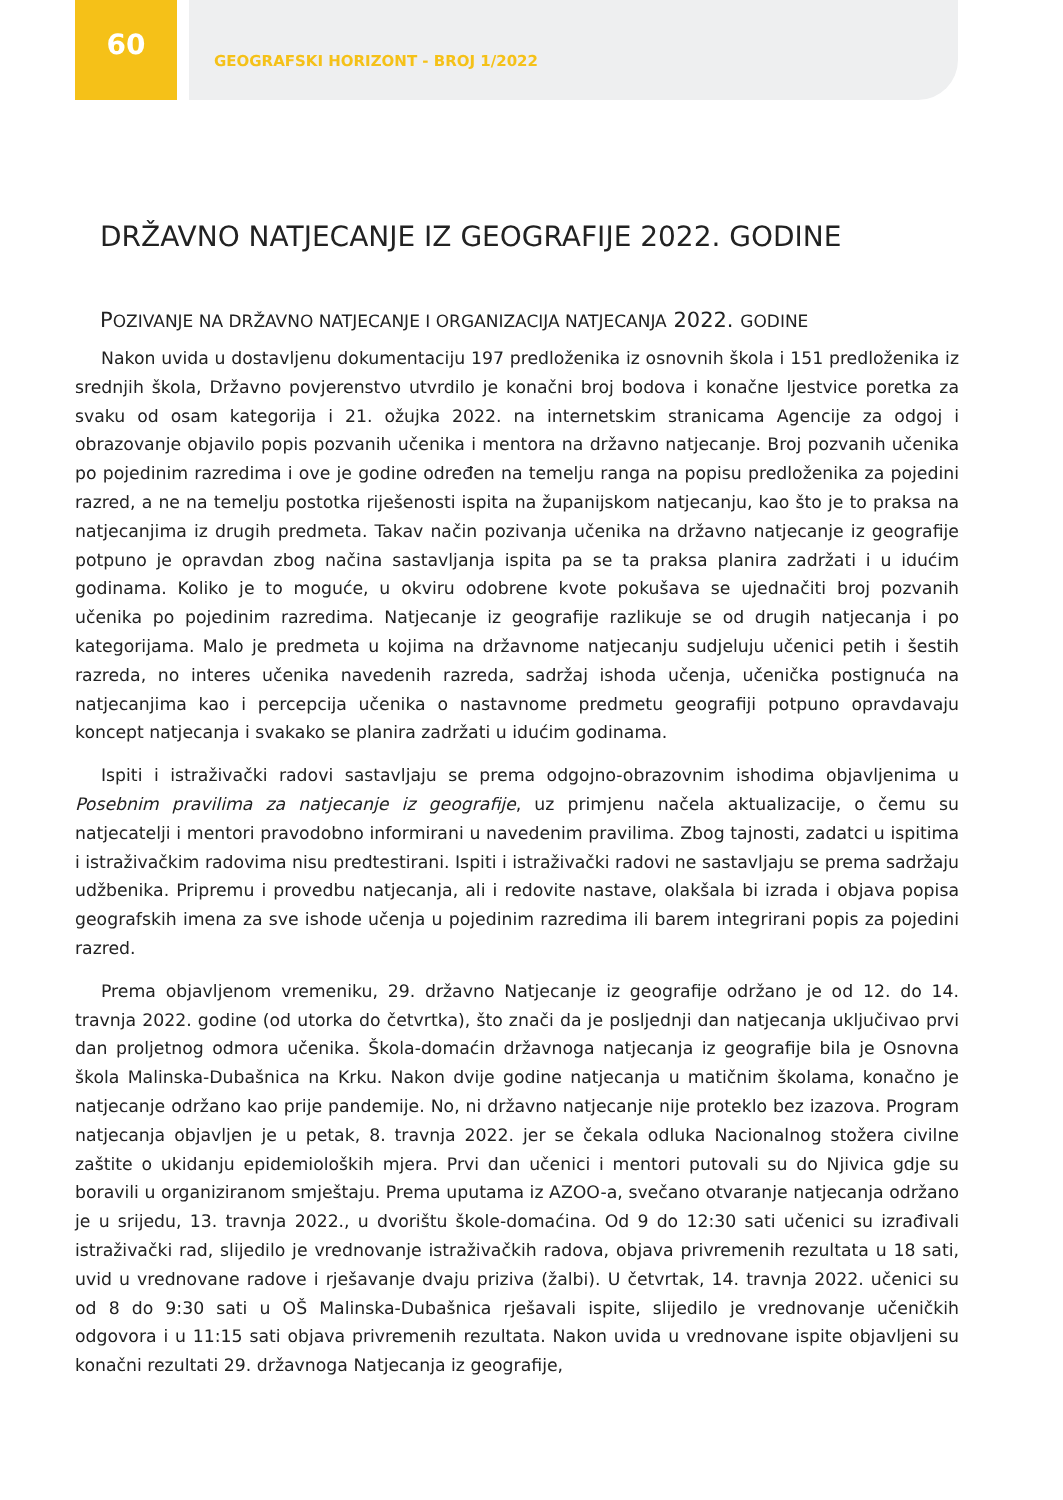60
GEOGRAFSKI HORIZONT - BROJ 1/2022
DRŽAVNO NATJECANJE IZ GEOGRAFIJE 2022. GODINE
POZIVANJE NA DRŽAVNO NATJECANJE I ORGANIZACIJA NATJECANJA 2022. GODINE
Nakon uvida u dostavljenu dokumentaciju 197 predloženika iz osnovnih škola i 151 predloženika iz srednjih škola, Državno povjerenstvo utvrdilo je konačni broj bodova i konačne ljestvice poretka za svaku od osam kategorija i 21. ožujka 2022. na internetskim stranicama Agencije za odgoj i obrazovanje objavilo popis pozvanih učenika i mentora na državno natjecanje. Broj pozvanih učenika po pojedinim razredima i ove je godine određen na temelju ranga na popisu predloženika za pojedini razred, a ne na temelju postotka riješenosti ispita na županijskom natjecanju, kao što je to praksa na natjecanjima iz drugih predmeta. Takav način pozivanja učenika na državno natjecanje iz geografije potpuno je opravdan zbog načina sastavljanja ispita pa se ta praksa planira zadržati i u idućim godinama. Koliko je to moguće, u okviru odobrene kvote pokušava se ujednačiti broj pozvanih učenika po pojedinim razredima. Natjecanje iz geografije razlikuje se od drugih natjecanja i po kategorijama. Malo je predmeta u kojima na državnome natjecanju sudjeluju učenici petih i šestih razreda, no interes učenika navedenih razreda, sadržaj ishoda učenja, učenička postignuća na natjecanjima kao i percepcija učenika o nastavnome predmetu geografiji potpuno opravdavaju koncept natjecanja i svakako se planira zadržati u idućim godinama.
Ispiti i istraživački radovi sastavljaju se prema odgojno-obrazovnim ishodima objavljenima u Posebnim pravilima za natjecanje iz geografije, uz primjenu načela aktualizacije, o čemu su natjecatelji i mentori pravodobno informirani u navedenim pravilima. Zbog tajnosti, zadatci u ispitima i istraživačkim radovima nisu predtestirani. Ispiti i istraživački radovi ne sastavljaju se prema sadržaju udžbenika. Pripremu i provedbu natjecanja, ali i redovite nastave, olakšala bi izrada i objava popisa geografskih imena za sve ishode učenja u pojedinim razredima ili barem integrirani popis za pojedini razred.
Prema objavljenom vremeniku, 29. državno Natjecanje iz geografije održano je od 12. do 14. travnja 2022. godine (od utorka do četvrtka), što znači da je posljednji dan natjecanja uključivao prvi dan proljetnog odmora učenika. Škola-domaćin državnoga natjecanja iz geografije bila je Osnovna škola Malinska-Dubašnica na Krku. Nakon dvije godine natjecanja u matičnim školama, konačno je natjecanje održano kao prije pandemije. No, ni državno natjecanje nije proteklo bez izazova. Program natjecanja objavljen je u petak, 8. travnja 2022. jer se čekala odluka Nacionalnog stožera civilne zaštite o ukidanju epidemioloških mjera. Prvi dan učenici i mentori putovali su do Njivica gdje su boravili u organiziranom smještaju. Prema uputama iz AZOO-a, svečano otvaranje natjecanja održano je u srijedu, 13. travnja 2022., u dvorištu škole-domaćina. Od 9 do 12:30 sati učenici su izrađivali istraživački rad, slijedilo je vrednovanje istraživačkih radova, objava privremenih rezultata u 18 sati, uvid u vrednovane radove i rješavanje dvaju priziva (žalbi). U četvrtak, 14. travnja 2022. učenici su od 8 do 9:30 sati u OŠ Malinska-Dubašnica rješavali ispite, slijedilo je vrednovanje učeničkih odgovora i u 11:15 sati objava privremenih rezultata. Nakon uvida u vrednovane ispite objavljeni su konačni rezultati 29. državnoga Natjecanja iz geografije,